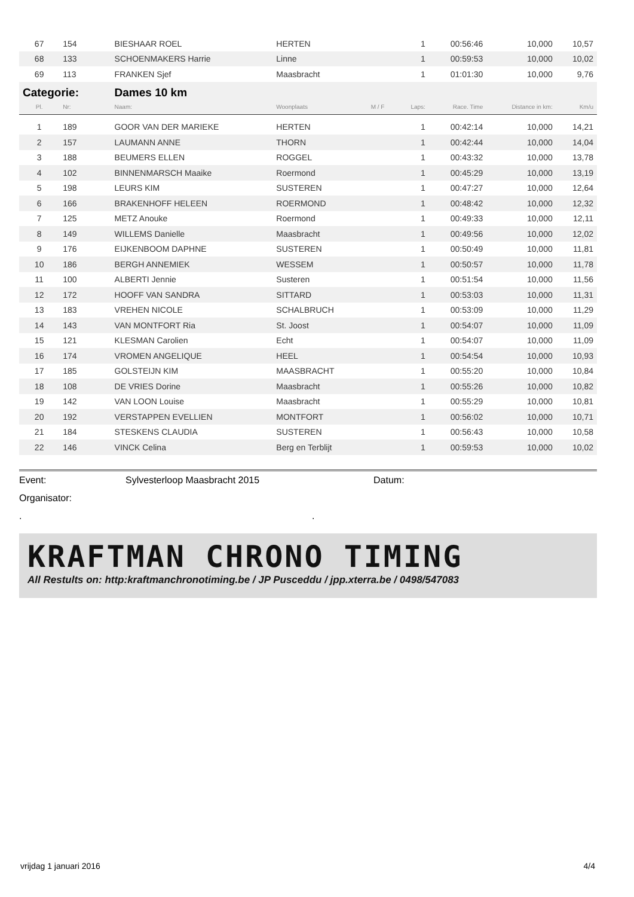| 67 | 154 | BIESHAAR ROEL | HERTEN | | 1 | 00:56:46 | 10,000 | 10,57 |
| 68 | 133 | SCHOENMAKERS Harrie | Linne | | 1 | 00:59:53 | 10,000 | 10,02 |
| 69 | 113 | FRANKEN Sjef | Maasbracht | | 1 | 01:01:30 | 10,000 | 9,76 |
| Categorie: | | Dames 10 km | | | | | | |
| Pl. | Nr: | Naam: | Woonplaats | M / F | Laps: | Race. Time | Distance in km: | Km/u |
| 1 | 189 | GOOR VAN DER MARIEKE | HERTEN | | 1 | 00:42:14 | 10,000 | 14,21 |
| 2 | 157 | LAUMANN ANNE | THORN | | 1 | 00:42:44 | 10,000 | 14,04 |
| 3 | 188 | BEUMERS ELLEN | ROGGEL | | 1 | 00:43:32 | 10,000 | 13,78 |
| 4 | 102 | BINNENMARSCH Maaike | Roermond | | 1 | 00:45:29 | 10,000 | 13,19 |
| 5 | 198 | LEURS KIM | SUSTEREN | | 1 | 00:47:27 | 10,000 | 12,64 |
| 6 | 166 | BRAKENHOFF HELEEN | ROERMOND | | 1 | 00:48:42 | 10,000 | 12,32 |
| 7 | 125 | METZ Anouke | Roermond | | 1 | 00:49:33 | 10,000 | 12,11 |
| 8 | 149 | WILLEMS Danielle | Maasbracht | | 1 | 00:49:56 | 10,000 | 12,02 |
| 9 | 176 | EIJKENBOOM DAPHNE | SUSTEREN | | 1 | 00:50:49 | 10,000 | 11,81 |
| 10 | 186 | BERGH ANNEMIEK | WESSEM | | 1 | 00:50:57 | 10,000 | 11,78 |
| 11 | 100 | ALBERTI Jennie | Susteren | | 1 | 00:51:54 | 10,000 | 11,56 |
| 12 | 172 | HOOFF VAN SANDRA | SITTARD | | 1 | 00:53:03 | 10,000 | 11,31 |
| 13 | 183 | VREHEN NICOLE | SCHALBRUCH | | 1 | 00:53:09 | 10,000 | 11,29 |
| 14 | 143 | VAN MONTFORT Ria | St. Joost | | 1 | 00:54:07 | 10,000 | 11,09 |
| 15 | 121 | KLESMAN Carolien | Echt | | 1 | 00:54:07 | 10,000 | 11,09 |
| 16 | 174 | VROMEN ANGELIQUE | HEEL | | 1 | 00:54:54 | 10,000 | 10,93 |
| 17 | 185 | GOLSTEIJN KIM | MAASBRACHT | | 1 | 00:55:20 | 10,000 | 10,84 |
| 18 | 108 | DE VRIES Dorine | Maasbracht | | 1 | 00:55:26 | 10,000 | 10,82 |
| 19 | 142 | VAN LOON Louise | Maasbracht | | 1 | 00:55:29 | 10,000 | 10,81 |
| 20 | 192 | VERSTAPPEN EVELLIEN | MONTFORT | | 1 | 00:56:02 | 10,000 | 10,71 |
| 21 | 184 | STESKENS CLAUDIA | SUSTEREN | | 1 | 00:56:43 | 10,000 | 10,58 |
| 22 | 146 | VINCK Celina | Berg en Terblijt | | 1 | 00:59:53 | 10,000 | 10,02 |
Event: Sylvesterloop Maasbracht 2015 Datum:
Organisator:
..
KRAFTMAN CHRONO TIMING
All Restults on: http:kraftmanchronotiming.be / JP Pusceddu / jpp.xterra.be / 0498/547083
vrijdag 1 januari 2016 4/4